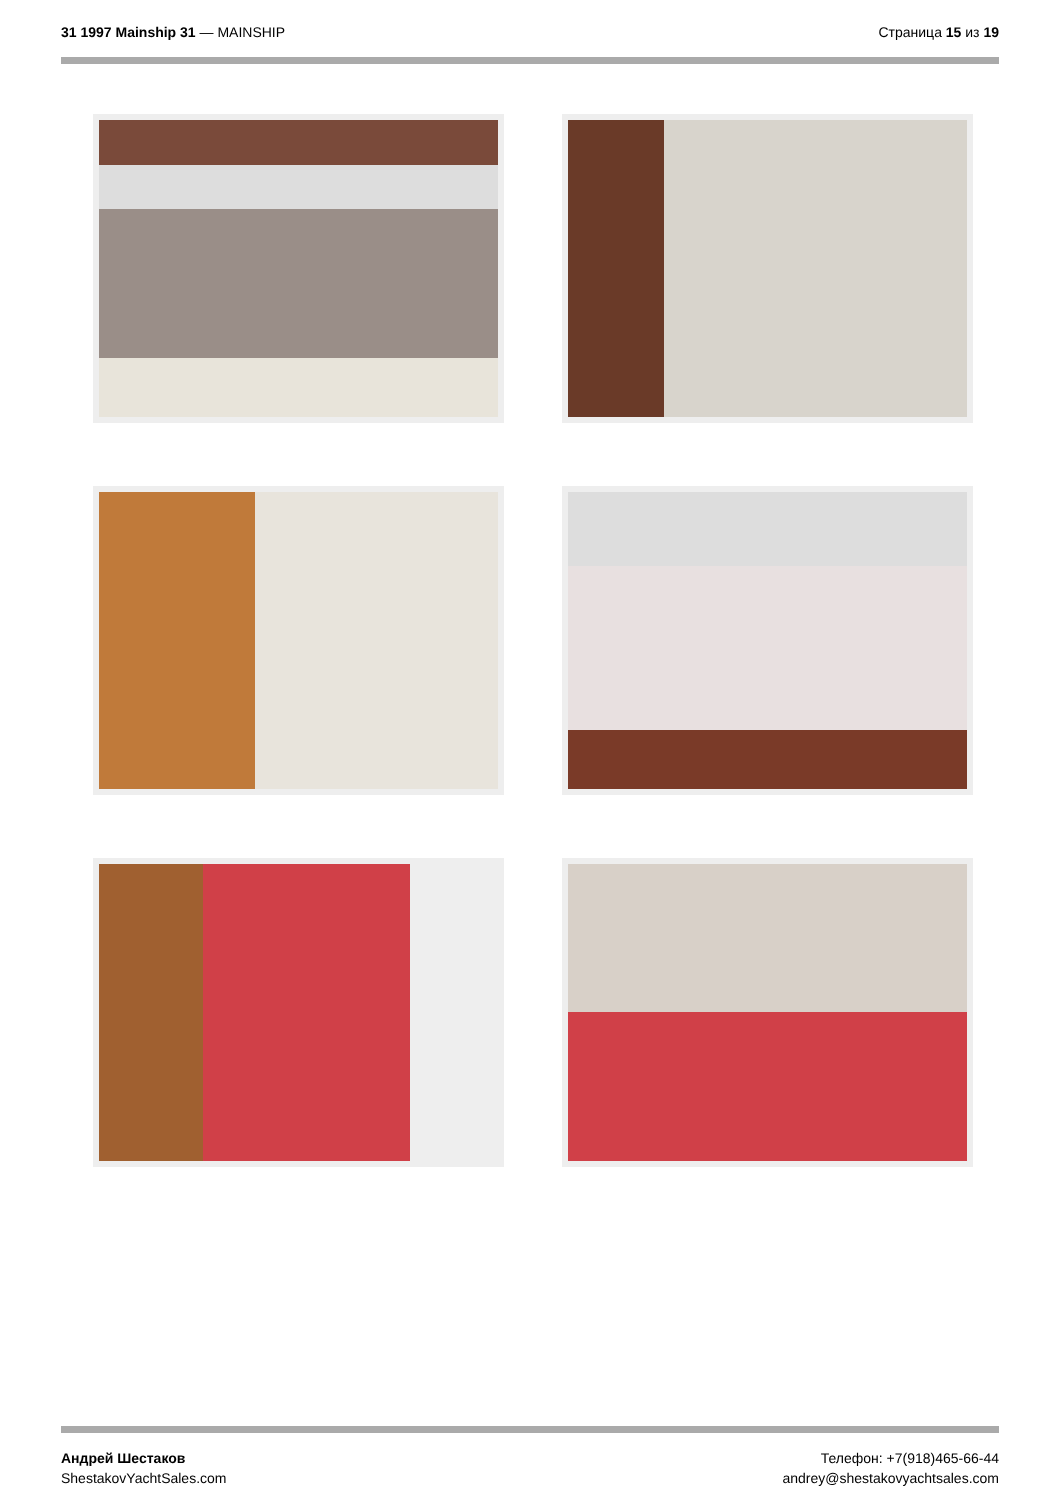31 1997 Mainship 31 — MAINSHIP Страница 15 из 19
Андрей Шестаков
ShestakovYachtSales.com
Телефон: +7(918)465-66-44
andrey@shestakovyachtsales.com